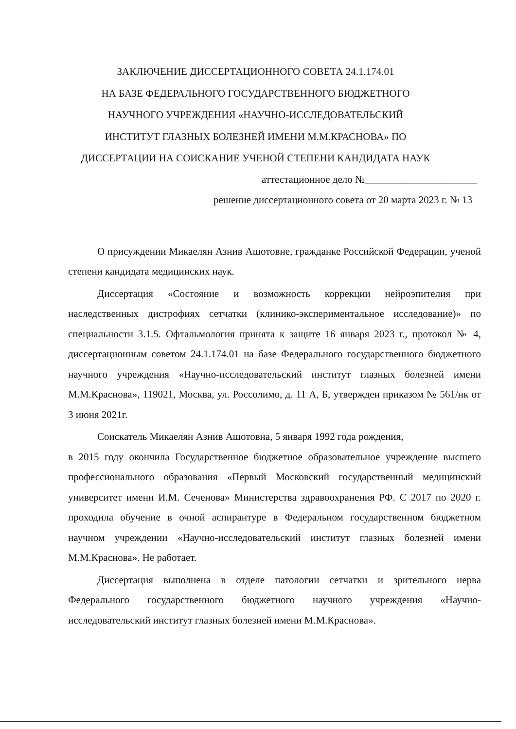ЗАКЛЮЧЕНИЕ ДИССЕРТАЦИОННОГО СОВЕТА 24.1.174.01
НА БАЗЕ ФЕДЕРАЛЬНОГО ГОСУДАРСТВЕННОГО БЮДЖЕТНОГО
НАУЧНОГО УЧРЕЖДЕНИЯ «НАУЧНО-ИССЛЕДОВАТЕЛЬСКИЙ
ИНСТИТУТ ГЛАЗНЫХ БОЛЕЗНЕЙ ИМЕНИ М.М.КРАСНОВА» ПО
ДИССЕРТАЦИИ НА СОИСКАНИЕ УЧЕНОЙ СТЕПЕНИ КАНДИДАТА НАУК
аттестационное дело №______________________
решение диссертационного совета от 20 марта 2023 г. № 13
О присуждении Микаелян Азнив Ашотовне, гражданке Российской Федерации, ученой степени кандидата медицинских наук.
Диссертация «Состояние и возможность коррекции нейроэпителия при наследственных дистрофиях сетчатки (клинико-экспериментальное исследование)» по специальности 3.1.5. Офтальмология принята к защите 16 января 2023 г., протокол № 4, диссертационным советом 24.1.174.01 на базе Федерального государственного бюджетного научного учреждения «Научно-исследовательский институт глазных болезней имени М.М.Краснова», 119021, Москва, ул. Россолимо, д. 11 А, Б, утвержден приказом № 561/нк от 3 июня 2021г.
Соискатель Микаелян Азнив Ашотовна, 5 января 1992 года рождения,
в 2015 году окончила Государственное бюджетное образовательное учреждение высшего профессионального образования «Первый Московский государственный медицинский университет имени И.М. Сеченова» Министерства здравоохранения РФ. С 2017 по 2020 г. проходила обучение в очной аспирантуре в Федеральном государственном бюджетном научном учреждении «Научно-исследовательский институт глазных болезней имени М.М.Краснова». Не работает.
Диссертация выполнена в отделе патологии сетчатки и зрительного нерва Федерального государственного бюджетного научного учреждения «Научно-исследовательский институт глазных болезней имени М.М.Краснова».